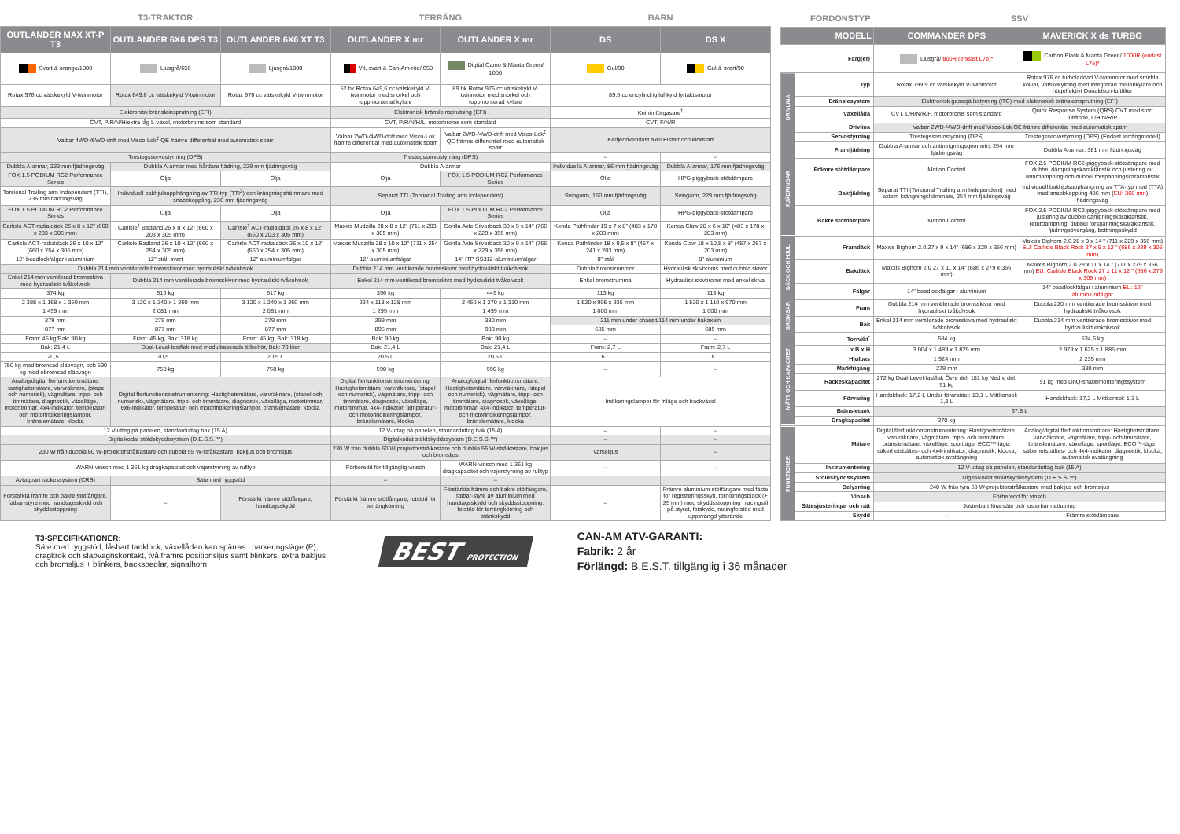| T3-TRAKTOR | | | TERRÄNG | | BARN | |
| --- | --- | --- | --- | --- | --- | --- |
| OUTLANDER MAX XT-P T3 | OUTLANDER 6X6 DPS T3 | OUTLANDER 6X6 XT T3 | OUTLANDER X mr | OUTLANDER X mr | DS | DS X |
| Svart & orange/1000 | Ljusgrå/650 | Ljusgrå/1000 | Vit, svart & Can-Am-röd/ 650 | Digital Camo & Manta Green/ 1000 | Gul/90 | Gul & svart/90 |
| Rotax 976 cc vätskekyld V-twinmotor | Rotax 649,6 cc vätskekyld V-twinmotor | Rotax 976 cc vätskekyld V-twinmotor | 62 hk Rotax 649,6 cc vätskekyld V-twinmotor med snorkel och toppmonterad kylare | 89 hk Rotax 976 cc vätskekyld V-twinmotor med snorkel och toppmonterad kylare | 89,5 cc encylindrig luftkyld fyrtaktsmotor | |
| Elektronisk bränsleinsprutning (EFI) | | | Elektronisk bränsleinsprutning (EFI) | | Keihin-förgasare<sup>†</sup> | |
| CVT, P/R/N/H/extra låg L-växel, motorbroms som standard | | | CVT, P/R/N/H/L, motorbroms som standard | | CVT, F/N/R | |
| Valbar 4WD-/6WD-drift med Visco-Lok<sup>‡</sup> QE främre differential med automatisk spärr | | | Valbar 2WD-/4WD-drift med Visco-Lok främre differential med automatisk spärr | Valbar 2WD-/4WD-drift med Visco-Lok<sup>‡</sup> QE främre differential med automatisk spärr | Kedjedriven/fast axel Elstart och kickstart | |
| Trestegsservostyrning (DPS) | | | Trestegsservostyrning (DPS) | | – | – |
| Dubbla A-armar, 229 mm fjädringsväg | Dubbla A-armar med hårdare fjädring, 229 mm fjädringsväg | | Dubbla A-armar | | Individuella A-armar, 86 mm fjädringsväg | Dubbla A-armar, 176 mm fjädringsväg |
| FOX 1.5 PODIUM RC2 Performance Series | Olja | Olja | Olja | FOX 1.5 PODIUM RC2 Performance Series | Olja | HPG-piggyback-stötdämpare |
| Torsional Trailing arm Independent (TTI), 236 mm fjädringsväg | Individuell bakhjulsupphängning av TTI-typ (TTI<sup>2</sup>) och krängningshämmare med snabbkoppling, 236 mm fjädringsväg | | Separat TTI (Torsional Trailing arm Independent) | | Svingarm, 160 mm fjädringsväg | Svingarm, 229 mm fjädringsväg |
| FOX 1.5 PODIUM RC2 Performance Series | Olja | Olja | Olja | FOX 1.5 PODIUM RC2 Performance Series | Olja | HPG-piggyback-stötdämpare |
| Carlisle ACT-radialdäck 26 x 8 x 12" (660 x 203 x 305 mm) | Carlisle<sup>†</sup> Badland 26 x 8 x 12" (660 x 203 x 305 mm) | Carlisle<sup>†</sup> ACT-radialdäck 26 x 8 x 12" (660 x 203 x 305 mm) | Maxxis Mudzilla 28 x 8 x 12" (711 x 203 x 305 mm) | Gorilla Axle Silverback 30 x 9 x 14" (766 x 229 x 356 mm) | Kenda Pathfinder 19 x 7 x 8" (483 x 178 x 203 mm) | Kenda Claw 20 x 6 x 10" (483 x 178 x 203 mm) |
| Carlisle ACT-radialdäck 26 x 10 x 12" (660 x 254 x 305 mm) | Carlisle Badland 26 x 10 x 12" (660 x 254 x 305 mm) | Carlisle ACT-radialdäck 26 x 10 x 12" (660 x 254 x 305 mm) | Maxxis Mudzilla 28 x 10 x 12" (711 x 254 x 305 mm) | Gorilla Axle Silverback 30 x 9 x 14" (766 x 229 x 356 mm) | Kenda Pathfinder 18 x 9,5 x 8" (457 x 241 x 203 mm) | Kenda Claw 18 x 10,5 x 8" (457 x 267 x 203 mm) |
| 12" beadlockfälgar i aluminium | 12" stål, svart | 12" aluminiumfälgar | 12" aluminiumfälgar | 14" ITP SS312-aluminiumfälgar | 8" stål | 8" aluminium |
| Dubbla 214 mm ventilerade bromsskivor med hydrauliskt tvåkolvsok | | | Dubbla 214 mm ventilerade bromsskivor med hydrauliskt tvåkolvsok | | Dubbla bromstrummor | Hydraulisk skivbroms med dubbla skivor |
| Enkel 214 mm ventilerad bromsskiva med hydrauliskt tvåkolvsok | Dubbla 214 mm ventilerade bromsskivor med hydrauliskt tvåkolvsok | | Enkel 214 mm ventilerad bromsskiva med hydrauliskt tvåkolvsok | | Enkel bromstrumma | Hydraulisk skivbroms med enkel skiva |
| 374 kg | 515 kg | 517 kg | 396 kg | 449 kg | 113 kg | 113 kg |
| 2 388 x 1 168 x 1 350 mm | 3 120 x 1 240 x 1 260 mm | 3 120 x 1 240 x 1 260 mm | 224 x 118 x 128 mm | 2 460 x 1 270 x 1 310 mm | 1 520 x 905 x 935 mm | 1 520 x 1 110 x 970 mm |
| 1 499 mm | 2 081 mm | 2 081 mm | 1 295 mm | 1 499 mm | 1 000 mm | 1 000 mm |
| 279 mm | 279 mm | 279 mm | 299 mm | 330 mm | 211 mm under chassit/114 mm under bakaxeln | |
| 877 mm | 877 mm | 877 mm | 895 mm | 933 mm | 685 mm | 685 mm |
| Fram: 45 kg/Bak: 90 kg | Fram: 45 kg, Bak: 318 kg | Fram: 45 kg, Bak: 318 kg | Bak: 90 kg | Bak: 90 kg | – | – |
| Bak: 21,4 L | Dual-Level-lastflak med modulbaserade tillbehör, Bak: 70 liter | | Bak: 21,4 L | Bak: 21,4 L | Fram: 2,7 L | Fram: 2,7 L |
| 20,5 L | 20,5 L | 20,5 L | 20,5 L | 20,5 L | 6 L | 6 L |
| 750 kg med bromsad släpvagn, och 590 kg med obromsad släpvagn | 750 kg | 750 kg | 590 kg | 590 kg | – | – |
| Analog/digital flerfunktionsmätare: Hastighetsmätare, varvräknare, (stapel och numerisk), vägmätare, tripp- och timmätare, diagnostik, växelläge, motortimmar, 4x4-indikator, temperatur- och motorindikeringslampor, bränslemätare, klocka | Digital flerfunktionsinstrumentering: Hastighetsmätare, varvräknare, (stapel och numerisk), vägmätare, tripp- och timmätare, diagnostik, växelläge, motortimmar, 6x6-indikator, temperatur- och motorindikeringslampor, bränslemätare, klocka | | Digital flerfunktionsinstrumentering: Hastighetsmätare, varvräknare, (stapel och numerisk), vägmätare, tripp- och timmätare, diagnostik, växelläge, motortimmar, 4x4-indikator, temperatur- och motorindikeringslampor, bränslemätare, klocka | Analog/digital flerfunktionsmätare: Hastighetsmätare, varvräknare, (stapel och numerisk), vägmätare, tripp- och timmätare, diagnostik, växelläge, motortimmar, 4x4-indikator, temperatur- och motorindikeringslampor, bränslemätare, klocka | Indikeringslampor för friläge och backväxel | |
| 12 V-uttag på panelen, standarduttag bak (15 A) | | | 12 V-uttag på panelen, standarduttag bak (15 A) | | – | – |
| Digitalkodat stöldskyddssystem (D.E.S.S.™) | | | Digitalkodat stöldskyddssystem (D.E.S.S.™) | | – | – |
| 230 W från dubbla 60 W-projektorstrålkastare och dubbla 55 W-strålkastare, bakljus och bromsljus | | | 230 W från dubbla 60 W-projektorstrålkastare och dubbla 55 W-strålkastare, bakljus och bromsljus | | Varselljus | – |
| WARN-vinsch med 1 361 kg dragkapacitet och vajerstyrning av rulltyp | | | Förberedd för tillgänglig vinsch | WARN-vinsch med 1 361 kg dragkapacitet och vajerstyrning av rulltyp | – | – |
| Avtagbart räckessystem (CRS) | Säte med ryggstöd | | – | – | | |
| Förstärkta främre och bakre stötfångare, fatbar-styre med handtagsskydd och skyddsstoppning | – | Förstärkt främre stötfångare, handtagsskydd | Förstärkt främre stötfångare, fotstöd för terrängkörning | Förstärkta främre och bakre stötfångare, fatbar-styre av aluminium med handtagsskydd och skyddsstoppning, fotstöd för terrängkörning och stänkskydd | – | Främre aluminium-stötfångare med fäste för registreringsskylt, förhöjningsblock (+ 25 mm) med skyddsstoppning i racingstil på styret, fotskydd, racingfotstöd med uppsvängd ytterände |
| FORDONSTYP | | SSV | |
| --- | --- | --- | --- |
| MODELL | | COMMANDER DPS | MAVERICK X ds TURBO |
| | Färg(er) | Ljusgrå/ 800R (endast L7e)* | Carbon Black & Manta Green/ 1000R (endast L7e)* |
| DRIVLINA | Typ | Rotax 799,9 cc vätskekyld V-twinmotor | Rotax 976 cc turboladdad V-twinmotor med smidda kolvar, vätskekylning med integrerad mellankylare och högeffektivt Donaldson-luftfilter |
| | Bränslesystem | Elektronisk gasspjällsstyrning (iTC) med elektronisk bränsleinsprutning (EFI) | |
| | Växellåda | CVT, L/H/N/R/P, motorbroms som standard | Quick Response System (QRS) CVT med stort luftflöde, L/H/N/R/P |
| | Drivlina | Valbar 2WD-/4WD-drift med Visco-Lok QE främre differential med automatisk spärr | |
| | Servostyrning | Trestegsservostyrning (DPS) | Trestegsservostyrning (DPS) (Endast terrängmodell) |
| FJÄDRINGAR | Framfjädring | Dubbla A-armar och antiningningsgeometri, 254 mm fjädringsväg | Dubbla A-armar, 381 mm fjädringsväg |
| | Främre stötdämpare | Motion Control | FOX 2.5 PODIUM RC2-piggyback-stötdämpare med dubbel dämpningskaraktäristik och justering av returdämpning och dubbel förspänningskaraktäristik |
| | Bakfjädring | Separat TTI (Torsional Trailing arm Independent) med extern krängningshämmare, 254 mm fjädringsväg | Individuell bakhjulsupphängning av TTA-typ med (TTA) med snabbkoppling 406 mm ( EU: 368 mm ) fjädringsväg |
| | Bakre stötdämpare | Motion Control | FOX 2.5 PODIUM RC2-piggyback-stötdämpare med justering av dubbel dämpningskaraktäristik, returdämpning, dubbel förspänningskaraktäristik, fjädringsövergång, bottningsskydd |
| DÄCK OCH HJUL | Framdäck | Maxxis Bighorn 2.0 27 x 9 x 14" (686 x 229 x 356 mm) | Maxxis Bighorn 2.0 28 x 9 x 14 " (711 x 229 x 356 mm) EU: Carlisle Black Rock 27 x 9 x 12 " (686 x 229 x 305 mm) |
| | Bakdäck | Maxxis Bighorn 2.0 27 x 11 x 14" (686 x 279 x 356 mm) | Maxxis Bighorn 2.0 28 x 11 x 14 " (711 x 279 x 356 mm) EU: Carlisle Black Rock 27 x 11 x 12 " (686 x 279 x 305 mm) |
| | Fälgar | 14" beadlockfälgar i aluminium | 14" beadlockfälgar i aluminium EU: 12" aluminiumfälgar |
| BROMSAR | Fram | Dubbla 214 mm ventilerade bromsskivor med hydrauliskt tvåkolvsok | Dubbla 220 mm ventilerade bromsskivor med hydrauliskt tvåkolvsok |
| | Bak | Enkel 214 mm ventilerade bromsskiva med hydrauliskt tvåkolvsok | Dubbla 214 mm ventilerade bromsskivor med hydrauliskt enkolvsok |
| MÅTT OCH KAPACITET | Torrvikt<sup>*</sup> | 584 kg | 634,6 kg |
| | L x B x H | 3 004 x 1 489 x 1 829 mm | 2 979 x 1 625 x 1 885 mm |
| | Hjulbas | 1 924 mm | 2 235 mm |
| | Markfrigång | 279 mm | 330 mm |
| | Räckeskapacitet | 272 kg Dual-Level-lastflak Övre del: 181 kg Nedre del: 91 kg | 91 kg med LinQ-snabbmonteringssystem |
| | Förvaring | Handskfack: 17,2 L Under förarsätet: 13,1 L Mittkonsol: 1,3 L | Handskfack: 17,2 L Mittkonsol: 1,3 L |
| | Bränsletank | 37,8 L | |
| | Dragkapacitet | 270 kg | – |
| FUNKTIONER | Mätare | Digital flerfunktionsinstrumentering: Hastighetsmätare, varvräknare, vägmätare, tripp- och timmätare, bränslemätare, växelläge, sportläge, ECO™-läge, säkerhetsbältes- och 4x4-indikator, diagnostik, klocka, automatisk avstängning | Analog/digital flerfunktionsmätare: Hastighetsmätare, varvräknare, vägmätare, tripp- och timmätare, bränslemätare, växelläge, sportläge, ECO™-läge, säkerhetsbältes- och 4x4-indikator, diagnostik, klocka, automatisk avstängning |
| | Instrumentering | 12 V-uttag på panelen, standarduttag bak (15 A) | |
| | Stöldskyddssystem | Digitalkodat stöldskyddssystem (D.E.S.S.™) | |
| | Belysning | 240 W från fyra 60 W-projektorstrålkastare med bakljus och bromsljus | |
| | Vinsch | Förberedd för vinsch | |
| | Sätesjusteringar och ratt | Justerbart förarsäte och justerbar rattlutning | |
| | Skydd | – | Främre stötdämpare |
T3-SPECIFIKATIONER:
Säte med ryggstöd, låsbart tanklock, växellådan kan spärras i parkeringsläge (P), dragkrok och släpvagnskontakt, två främre positionsljus samt blinkers, extra bakljus och bromsljus + blinkers, backspeglar, signalhorn
BEST PROTECTION
CAN-AM ATV-GARANTI:
Fabrik: 2 år
Förlängd: B.E.S.T. tillgänglig i 36 månader